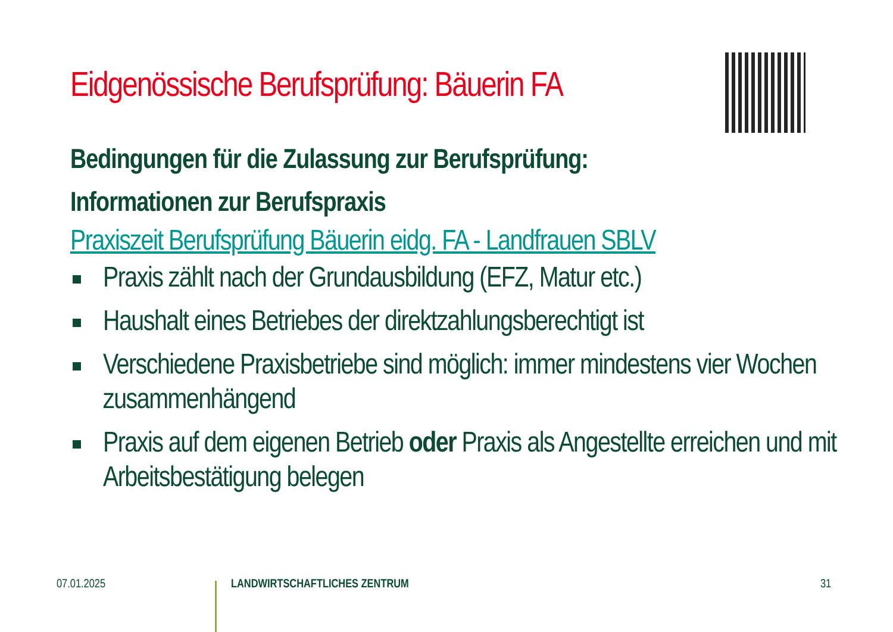Eidgenössische Berufsprüfung: Bäuerin FA
Bedingungen für die Zulassung zur Berufsprüfung:
Informationen zur Berufspraxis
Praxiszeit Berufsprüfung Bäuerin eidg. FA - Landfrauen SBLV
Praxis zählt nach der Grundausbildung (EFZ, Matur etc.)
Haushalt eines Betriebes der direktzahlungsberechtigt ist
Verschiedene Praxisbetriebe sind möglich: immer mindestens vier Wochen zusammenhängend
Praxis auf dem eigenen Betrieb oder Praxis als Angestellte erreichen und mit Arbeitsbestätigung belegen
07.01.2025 LANDWIRTSCHAFTLICHES ZENTRUM 31